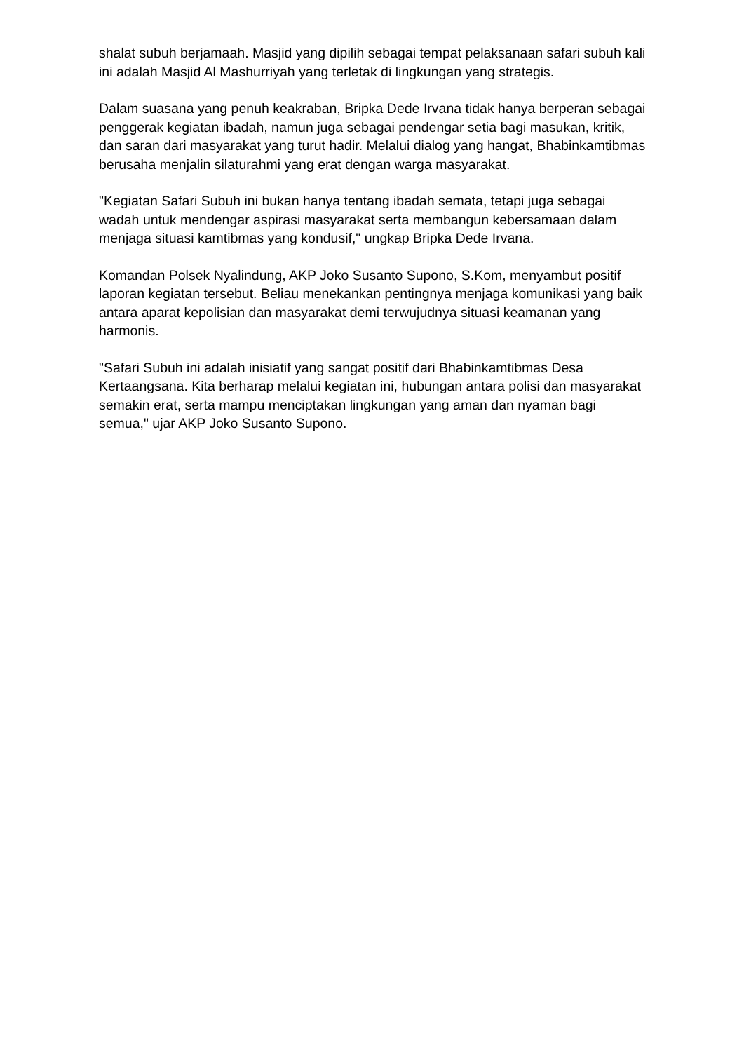shalat subuh berjamaah. Masjid yang dipilih sebagai tempat pelaksanaan safari subuh kali ini adalah Masjid Al Mashurriyah yang terletak di lingkungan yang strategis.
Dalam suasana yang penuh keakraban, Bripka Dede Irvana tidak hanya berperan sebagai penggerak kegiatan ibadah, namun juga sebagai pendengar setia bagi masukan, kritik, dan saran dari masyarakat yang turut hadir. Melalui dialog yang hangat, Bhabinkamtibmas berusaha menjalin silaturahmi yang erat dengan warga masyarakat.
"Kegiatan Safari Subuh ini bukan hanya tentang ibadah semata, tetapi juga sebagai wadah untuk mendengar aspirasi masyarakat serta membangun kebersamaan dalam menjaga situasi kamtibmas yang kondusif," ungkap Bripka Dede Irvana.
Komandan Polsek Nyalindung, AKP Joko Susanto Supono, S.Kom, menyambut positif laporan kegiatan tersebut. Beliau menekankan pentingnya menjaga komunikasi yang baik antara aparat kepolisian dan masyarakat demi terwujudnya situasi keamanan yang harmonis.
"Safari Subuh ini adalah inisiatif yang sangat positif dari Bhabinkamtibmas Desa Kertaangsana. Kita berharap melalui kegiatan ini, hubungan antara polisi dan masyarakat semakin erat, serta mampu menciptakan lingkungan yang aman dan nyaman bagi semua," ujar AKP Joko Susanto Supono.